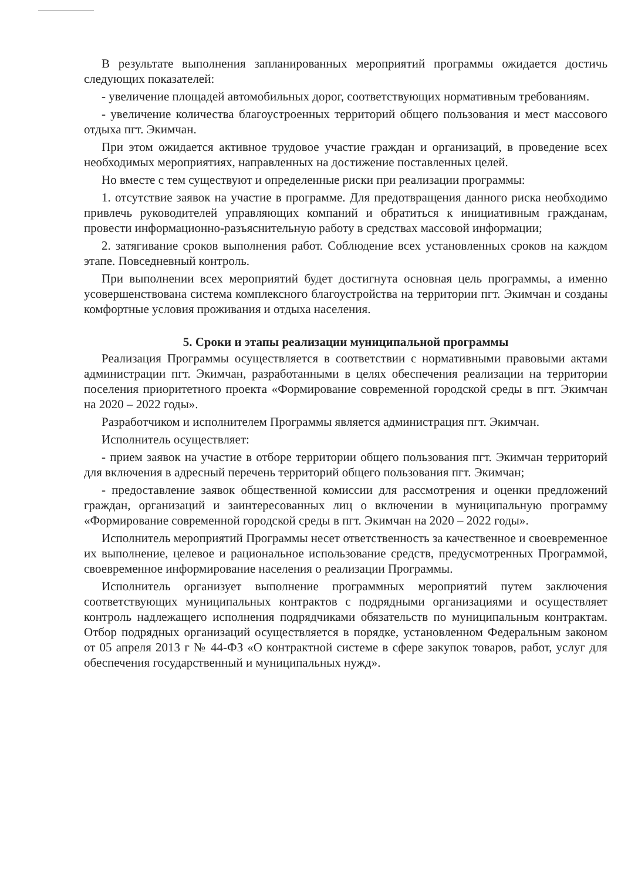В результате выполнения запланированных мероприятий программы ожидается достичь следующих показателей:
- увеличение площадей автомобильных дорог, соответствующих нормативным требованиям.
- увеличение количества благоустроенных территорий общего пользования и мест массового отдыха пгт. Экимчан.
При этом ожидается активное трудовое участие граждан и организаций, в проведение всех необходимых мероприятиях, направленных на достижение поставленных целей.
Но вместе с тем существуют и определенные риски при реализации программы:
1. отсутствие заявок на участие в программе. Для предотвращения данного риска необходимо привлечь руководителей управляющих компаний и обратиться к инициативным гражданам, провести информационно-разъяснительную работу в средствах массовой информации;
2. затягивание сроков выполнения работ. Соблюдение всех установленных сроков на каждом этапе. Повседневный контроль.
При выполнении всех мероприятий будет достигнута основная цель программы, а именно усовершенствована система комплексного благоустройства на территории пгт. Экимчан и созданы комфортные условия проживания и отдыха населения.
5. Сроки и этапы реализации муниципальной программы
Реализация Программы осуществляется в соответствии с нормативными правовыми актами администрации пгт. Экимчан, разработанными в целях обеспечения реализации на территории поселения приоритетного проекта «Формирование современной городской среды в пгт. Экимчан на 2020 – 2022 годы».
Разработчиком и исполнителем Программы является администрация пгт. Экимчан.
Исполнитель осуществляет:
- прием заявок на участие в отборе территории общего пользования пгт. Экимчан территорий для включения в адресный перечень территорий общего пользования пгт. Экимчан;
- предоставление заявок общественной комиссии для рассмотрения и оценки предложений граждан, организаций и заинтересованных лиц о включении в муниципальную программу «Формирование современной городской среды в пгт. Экимчан на 2020 – 2022 годы».
Исполнитель мероприятий Программы несет ответственность за качественное и своевременное их выполнение, целевое и рациональное использование средств, предусмотренных Программой, своевременное информирование населения о реализации Программы.
Исполнитель организует выполнение программных мероприятий путем заключения соответствующих муниципальных контрактов с подрядными организациями и осуществляет контроль надлежащего исполнения подрядчиками обязательств по муниципальным контрактам. Отбор подрядных организаций осуществляется в порядке, установленном Федеральным законом от 05 апреля 2013 г № 44-ФЗ «О контрактной системе в сфере закупок товаров, работ, услуг для обеспечения государственный и муниципальных нужд».